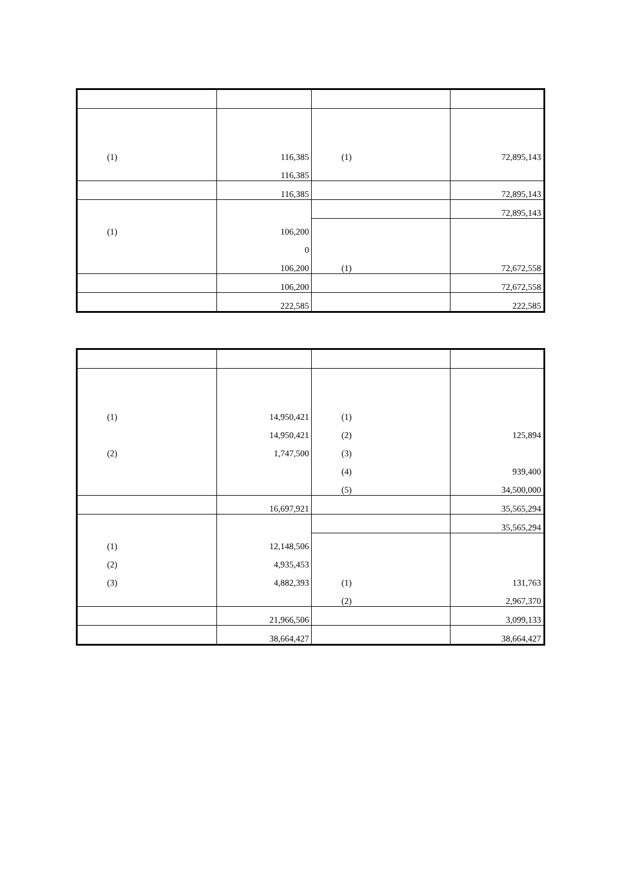| (1) | 116,385 | (1) | 72,895,143 |
| | 116,385 | | |
| | 116,385 | | 72,895,143 |
| | | | 72,895,143 |
| (1) | 106,200 | | |
| | 0 | | |
| | 106,200 | (1) | 72,672,558 |
| | 106,200 | | 72,672,558 |
| | 222,585 | | 222,585 |
| (1) | 14,950,421 | (1) | |
| | 14,950,421 | (2) | 125,894 |
| (2) | 1,747,500 | (3) | |
| | | (4) | 939,400 |
| | | (5) | 34,500,000 |
| | 16,697,921 | | 35,565,294 |
| | | | 35,565,294 |
| (1) | 12,148,506 | | |
| (2) | 4,935,453 | | |
| (3) | 4,882,393 | (1) | 131,763 |
| | | (2) | 2,967,370 |
| | 21,966,506 | | 3,099,133 |
| | 38,664,427 | | 38,664,427 |